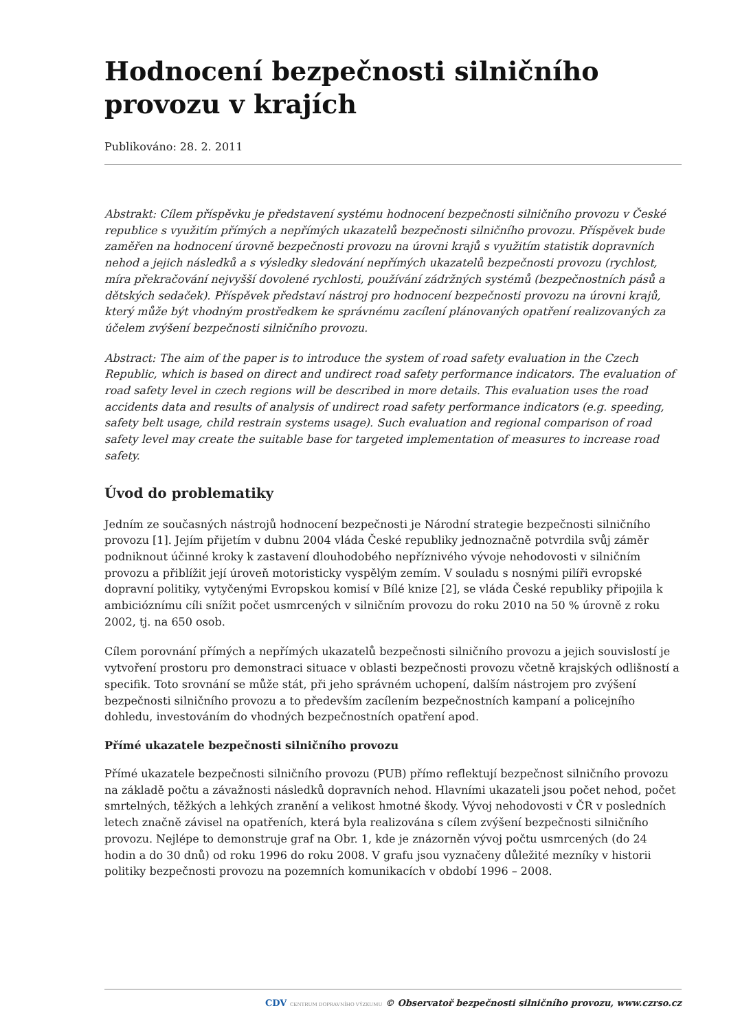Hodnocení bezpečnosti silničního provozu v krajích
Publikováno: 28. 2. 2011
Abstrakt: Cílem příspěvku je představení systému hodnocení bezpečnosti silničního provozu v České republice s využitím přímých a nepřímých ukazatelů bezpečnosti silničního provozu. Příspěvek bude zaměřen na hodnocení úrovně bezpečnosti provozu na úrovni krajů s využitím statistik dopravních nehod a jejich následků a s výsledky sledování nepřímých ukazatelů bezpečnosti provozu (rychlost, míra překračování nejvyšší dovolené rychlosti, používání zádržných systémů (bezpečnostních pásů a dětských sedaček). Příspěvek představí nástroj pro hodnocení bezpečnosti provozu na úrovni krajů, který může být vhodným prostředkem ke správnému zacílení plánovaných opatření realizovaných za účelem zvýšení bezpečnosti silničního provozu.
Abstract: The aim of the paper is to introduce the system of road safety evaluation in the Czech Republic, which is based on direct and undirect road safety performance indicators. The evaluation of road safety level in czech regions will be described in more details. This evaluation uses the road accidents data and results of analysis of undirect road safety performance indicators (e.g. speeding, safety belt usage, child restrain systems usage). Such evaluation and regional comparison of road safety level may create the suitable base for targeted implementation of measures to increase road safety.
Úvod do problematiky
Jedním ze současných nástrojů hodnocení bezpečnosti je Národní strategie bezpečnosti silničního provozu [1]. Jejím přijetím v dubnu 2004 vláda České republiky jednoznačně potvrdila svůj záměr podniknout účinné kroky k zastavení dlouhodobého nepříznivého vývoje nehodovosti v silničním provozu a přiblížit její úroveň motoristicky vyspělým zemím. V souladu s nosnými pilíři evropské dopravní politiky, vytyčenými Evropskou komisí v Bílé knize [2], se vláda České republiky připojila k ambicióznímu cíli snížit počet usmrcených v silničním provozu do roku 2010 na 50 % úrovně z roku 2002, tj. na 650 osob.
Cílem porovnání přímých a nepřímých ukazatelů bezpečnosti silničního provozu a jejich souvislostí je vytvoření prostoru pro demonstraci situace v oblasti bezpečnosti provozu včetně krajských odlišností a specifik. Toto srovnání se může stát, při jeho správném uchopení, dalším nástrojem pro zvýšení bezpečnosti silničního provozu a to především zacílením bezpečnostních kampaní a policejního dohledu, investováním do vhodných bezpečnostních opatření apod.
Přímé ukazatele bezpečnosti silničního provozu
Přímé ukazatele bezpečnosti silničního provozu (PUB) přímo reflektují bezpečnost silničního provozu na základě počtu a závažnosti následků dopravních nehod. Hlavními ukazateli jsou počet nehod, počet smrtelných, těžkých a lehkých zranění a velikost hmotné škody. Vývoj nehodovosti v ČR v posledních letech značně závisel na opatřeních, která byla realizována s cílem zvýšení bezpečnosti silničního provozu. Nejlépe to demonstruje graf na Obr. 1, kde je znázorněn vývoj počtu usmrcených (do 24 hodin a do 30 dnů) od roku 1996 do roku 2008. V grafu jsou vyznačeny důležité mezníky v historii politiky bezpečnosti provozu na pozemních komunikacích v období 1996 – 2008.
CDV CENTRUM DOPRAVNÍHO VÝZKUMU © Observatoř bezpečnosti silničního provozu, www.czrso.cz